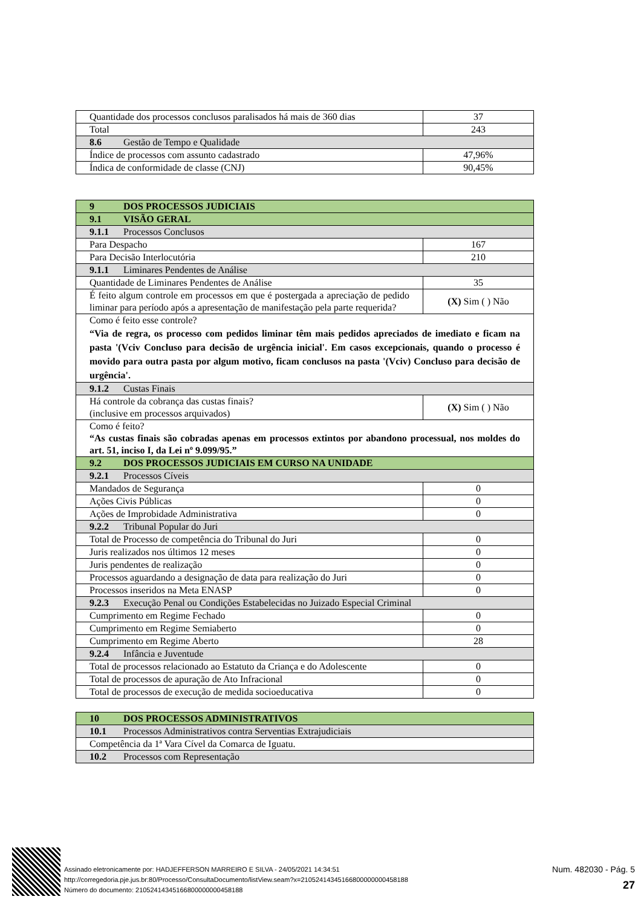| Quantidade dos processos conclusos paralisados há mais de 360 dias | 37 |
| Total | 243 |
| 8.6 Gestão de Tempo e Qualidade | |
| Índice de processos com assunto cadastrado | 47,96% |
| Índica de conformidade de classe (CNJ) | 90,45% |
| 9 DOS PROCESSOS JUDICIAIS | |
| 9.1 VISÃO GERAL | |
| 9.1.1 Processos Conclusos | |
| Para Despacho | 167 |
| Para Decisão Interlocutória | 210 |
| 9.1.1 Liminares Pendentes de Análise | |
| Quantidade de Liminares Pendentes de Análise | 35 |
| É feito algum controle em processos em que é postergada a apreciação de pedido liminar para período após a apresentação de manifestação pela parte requerida? | (X) Sim ( ) Não |
| Como é feito esse controle? “Via de regra, os processo com pedidos liminar têm mais pedidos apreciados de imediato e ficam na pasta '(Vciv Concluso para decisão de urgência inicial'. Em casos excepcionais, quando o processo é movido para outra pasta por algum motivo, ficam conclusos na pasta '(Vciv) Concluso para decisão de urgência'. | |
| 9.1.2 Custas Finais | |
| Há controle da cobrança das custas finais? (inclusive em processos arquivados) | (X) Sim ( ) Não |
| Como é feito? “As custas finais são cobradas apenas em processos extintos por abandono processual, nos moldes do art. 51, inciso I, da Lei nº 9.099/95.” | |
| 9.2 DOS PROCESSOS JUDICIAIS EM CURSO NA UNIDADE | |
| 9.2.1 Processos Cíveis | |
| Mandados de Segurança | 0 |
| Ações Civis Públicas | 0 |
| Ações de Improbidade Administrativa | 0 |
| 9.2.2 Tribunal Popular do Juri | |
| Total de Processo de competência do Tribunal do Juri | 0 |
| Juris realizados nos últimos 12 meses | 0 |
| Juris pendentes de realização | 0 |
| Processos aguardando a designação de data para realização do Juri | 0 |
| Processos inseridos na Meta ENASP | 0 |
| 9.2.3 Execução Penal ou Condições Estabelecidas no Juizado Especial Criminal | |
| Cumprimento em Regime Fechado | 0 |
| Cumprimento em Regime Semiaberto | 0 |
| Cumprimento em Regime Aberto | 28 |
| 9.2.4 Infância e Juventude | |
| Total de processos relacionado ao Estatuto da Criança e do Adolescente | 0 |
| Total de processos de apuração de Ato Infracional | 0 |
| Total de processos de execução de medida socioeducativa | 0 |
| 10 DOS PROCESSOS ADMINISTRATIVOS |
| 10.1 Processos Administrativos contra Serventias Extrajudiciais |
| Competência da 1ª Vara Cível da Comarca de Iguatu. |
| 10.2 Processos com Representação |
Assinado eletronicamente por: HADJEFFERSON MARREIRO E SILVA - 24/05/2021 14:34:51
http://corregedoria.pje.jus.br:80/Processo/ConsultaDocumento/listView.seam?x=21052414345166800000000458188
Número do documento: 21052414345166800000000458188
Num. 482030 - Pág. 5
27